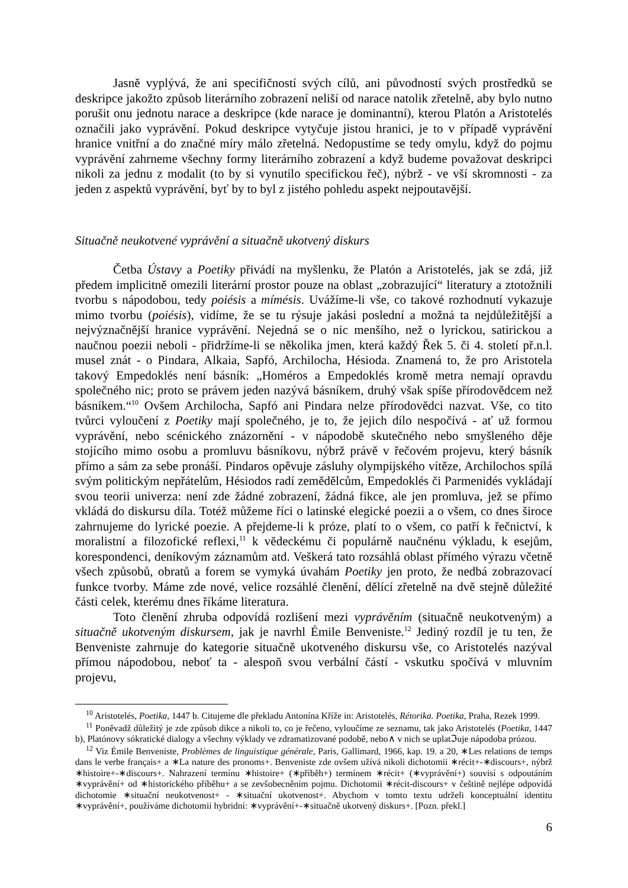Jasně vyplývá, že ani specifičností svých cílů, ani původností svých prostředků se deskripce jakožto způsob literárního zobrazení neliší od narace natolik zřetelně, aby bylo nutno porušit onu jednotu narace a deskripce (kde narace je dominantní), kterou Platón a Aristotelés označili jako vyprávění. Pokud deskripce vytyčuje jistou hranici, je to v případě vyprávění hranice vnitřní a do značné míry málo zřetelná. Nedopustíme se tedy omylu, když do pojmu vyprávění zahrneme všechny formy literárního zobrazení a když budeme považovat deskripci nikoli za jednu z modalit (to by si vynutilo specifickou řeč), nýbrž - ve vší skromnosti - za jeden z aspektů vyprávění, byť by to byl z jistého pohledu aspekt nejpoutavější.
Situačně neukotvené vyprávění a situačně ukotvený diskurs
Četba Ústavy a Poetiky přivádí na myšlenku, že Platón a Aristotelés, jak se zdá, již předem implicitně omezili literární prostor pouze na oblast „zobrazující“ literatury a ztotožnili tvorbu s nápodobou, tedy poiésis a mímésis. Uvážíme-li vše, co takové rozhodnutí vykazuje mimo tvorbu (poiésis), vidíme, že se tu rýsuje jakási poslední a možná ta nejdůležitější a nejvýznačnější hranice vyprávění. Nejedná se o nic menšího, než o lyrickou, satirickou a naučnou poezii neboli - přidržíme-li se několika jmen, která každý Řek 5. či 4. století př.n.l. musel znát - o Pindara, Alkaia, Sapfó, Archilocha, Hésioda. Znamená to, že pro Aristotela takový Empedoklés není básník: „Homéros a Empedoklés kromě metra nemají opravdu společného nic; proto se právem jeden nazývá básníkem, druhý však spíše přírodovědcem než básníkem.“<sup>10</sup> Ovšem Archilocha, Sapfó ani Pindara nelze přírodovědci nazvat. Vše, co tito tvůrci vyloučení z Poetiky mají společného, je to, že jejich dílo nespočívá - ať už formou vyprávění, nebo scénického znázornění - v nápodobě skutečného nebo smyšleného děje stojícího mimo osobu a promluvu básníkovu, nýbrž právě v řečovém projevu, který básník přímo a sám za sebe pronáší. Pindaros opěvuje zásluhy olympijského vítěze, Archilochos spílá svým politickým nepřátelům, Hésiodos radí zemědělcům, Empedoklés či Parmenidés vykládají svou teorii univerza: není zde žádné zobrazení, žádná fikce, ale jen promluva, jež se přímo vkládá do diskursu díla. Totéž můžeme říci o latinské elegické poezii a o všem, co dnes široce zahrnujeme do lyrické poezie. A přejdeme-li k próze, platí to o všem, co patří k řečnictví, k moralistní a filozofické reflexi,<sup>11</sup> k vědeckému či populárně naučnénu výkladu, k esejům, korespondenci, deníkovým záznamům atd. Veškerá tato rozsáhlá oblast přímého výrazu včetně všech způsobů, obratů a forem se vymyká úvahám Poetiky jen proto, že nedbá zobrazovací funkce tvorby. Máme zde nové, velice rozsáhlé členění, dělící zřetelně na dvě stejně důležité části celek, kterému dnes říkáme literatura.
Toto členění zhruba odpovídá rozlišení mezi vyprávěním (situačně neukotveným) a situačně ukotveným diskursem, jak je navrhl Émile Benveniste.<sup>12</sup> Jediný rozdíl je tu ten, že Benveniste zahrnuje do kategorie situačně ukotveného diskursu vše, co Aristotelés nazýval přímou nápodobou, neboť ta - alespoň svou verbální částí - vskutku spočívá v mluvním projevu,
<sup>10</sup> Aristotelés, Poetika, 1447 b. Citujeme dle překladu Antonína Kříže in: Aristotelés, Rétorika. Poetika, Praha, Rezek 1999.
<sup>11</sup> Poněvadž důležitý je zde způsob dikce a nikoli to, co je řečeno, vyloučíme ze seznamu, tak jako Aristotelés (Poetika, 1447 b), Platónovy sókratické dialogy a všechny výklady ve zdramatizované podobě, nebo∧ v nich se uplatℑuje nápodoba prózou.
<sup>12</sup> Viz Émile Benveniste, Problèmes de linguistique générale, Paris, Gallimard, 1966, kap. 19. a 20, ∗Les relations de temps dans le verbe français+ a ∗La nature des pronoms+. Benveniste zde ovšem užívá nikoli dichotomii ∗récit+-∗discours+, nýbrž ∗histoire+-∗discours+. Nahrazení termínu ∗histoire+ (∗příběh+) termínem ∗récit+ (∗vyprávění+) souvisí s odpoutáním ∗vyprávění+ od ∗historického příběhu+ a se zevšobecněním pojmu. Dichotomii ∗récit-discours+ v češtině nejlépe odpovídá dichotomie ∗situační neukotvenost+ - ∗situační ukotvenost+. Abychom v tomto textu udrželi konceptuální identitu ∗vyprávění+, používáme dichotomii hybridní: ∗vyprávění+-∗situačně ukotvený diskurs+. [Pozn. překl.]
6